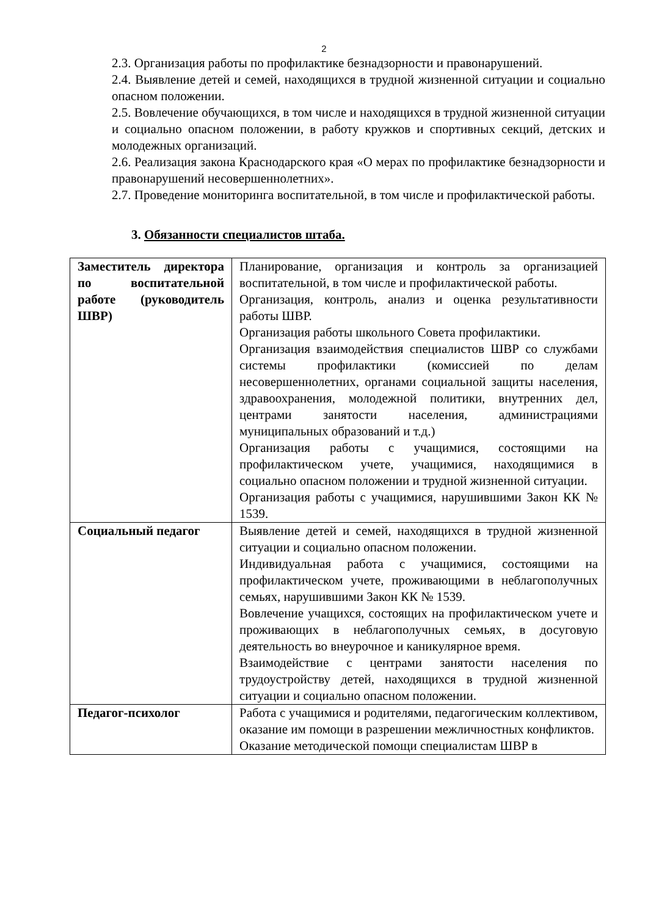2
2.3. Организация работы по профилактике безнадзорности и правонарушений.
2.4. Выявление детей и семей, находящихся в трудной жизненной ситуации и социально опасном положении.
2.5. Вовлечение обучающихся, в том числе и находящихся в трудной жизненной ситуации и социально опасном положении, в работу кружков и спортивных секций, детских и молодежных организаций.
2.6. Реализация закона Краснодарского края «О мерах по профилактике безнадзорности и правонарушений несовершеннолетних».
2.7. Проведение мониторинга воспитательной, в том числе и профилактической работы.
3. Обязанности специалистов штаба.
| Заместитель директора по воспитательной работе (руководитель ШВР) | Планирование, организация и контроль за организацией воспитательной, в том числе и профилактической работы. Организация, контроль, анализ и оценка результативности работы ШВР. Организация работы школьного Совета профилактики. Организация взаимодействия специалистов ШВР со службами системы профилактики (комиссией по делам несовершеннолетних, органами социальной защиты населения, здравоохранения, молодежной политики, внутренних дел, центрами занятости населения, администрациями муниципальных образований и т.д.) Организация работы с учащимися, состоящими на профилактическом учете, учащимися, находящимися в социально опасном положении и трудной жизненной ситуации. Организация работы с учащимися, нарушившими Закон КК № 1539. |
| Социальный педагог | Выявление детей и семей, находящихся в трудной жизненной ситуации и социально опасном положении. Индивидуальная работа с учащимися, состоящими на профилактическом учете, проживающими в неблагополучных семьях, нарушившими Закон КК № 1539. Вовлечение учащихся, состоящих на профилактическом учете и проживающих в неблагополучных семьях, в досуговую деятельность во внеурочное и каникулярное время. Взаимодействие с центрами занятости населения по трудоустройству детей, находящихся в трудной жизненной ситуации и социально опасном положении. |
| Педагог-психолог | Работа с учащимися и родителями, педагогическим коллективом, оказание им помощи в разрешении межличностных конфликтов. Оказание методической помощи специалистам ШВР в |